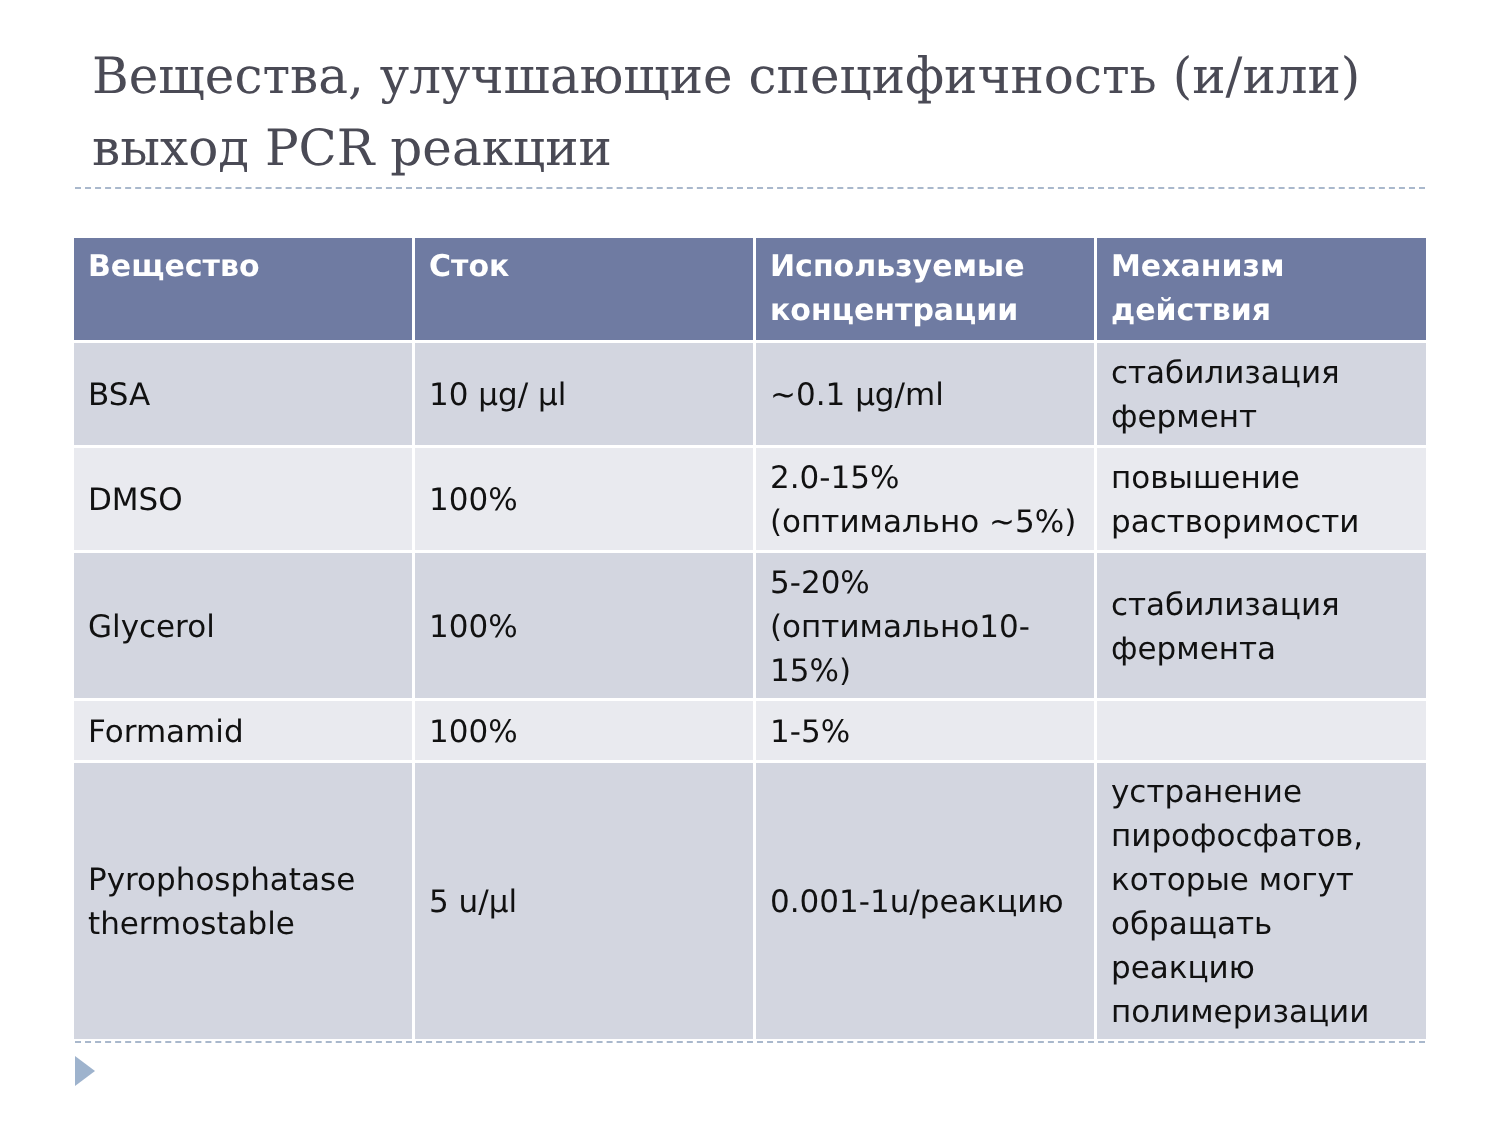Вещества, улучшающие специфичность (и/или) выход PCR реакции
| Вещество | Сток | Используемые концентрации | Механизм действия |
| --- | --- | --- | --- |
| BSA | 10 µg/ µl | ~0.1 µg/ml | стабилизация фермент |
| DMSO | 100% | 2.0-15% (оптимально ~5%) | повышение растворимости |
| Glycerol | 100% | 5-20% (оптимально10-15%) | стабилизация фермента |
| Formamid | 100% | 1-5% | |
| Pyrophosphatase thermostable | 5 u/µl | 0.001-1u/реакцию | устранение пирофосфатов, которые могут обращать реакцию полимеризации |